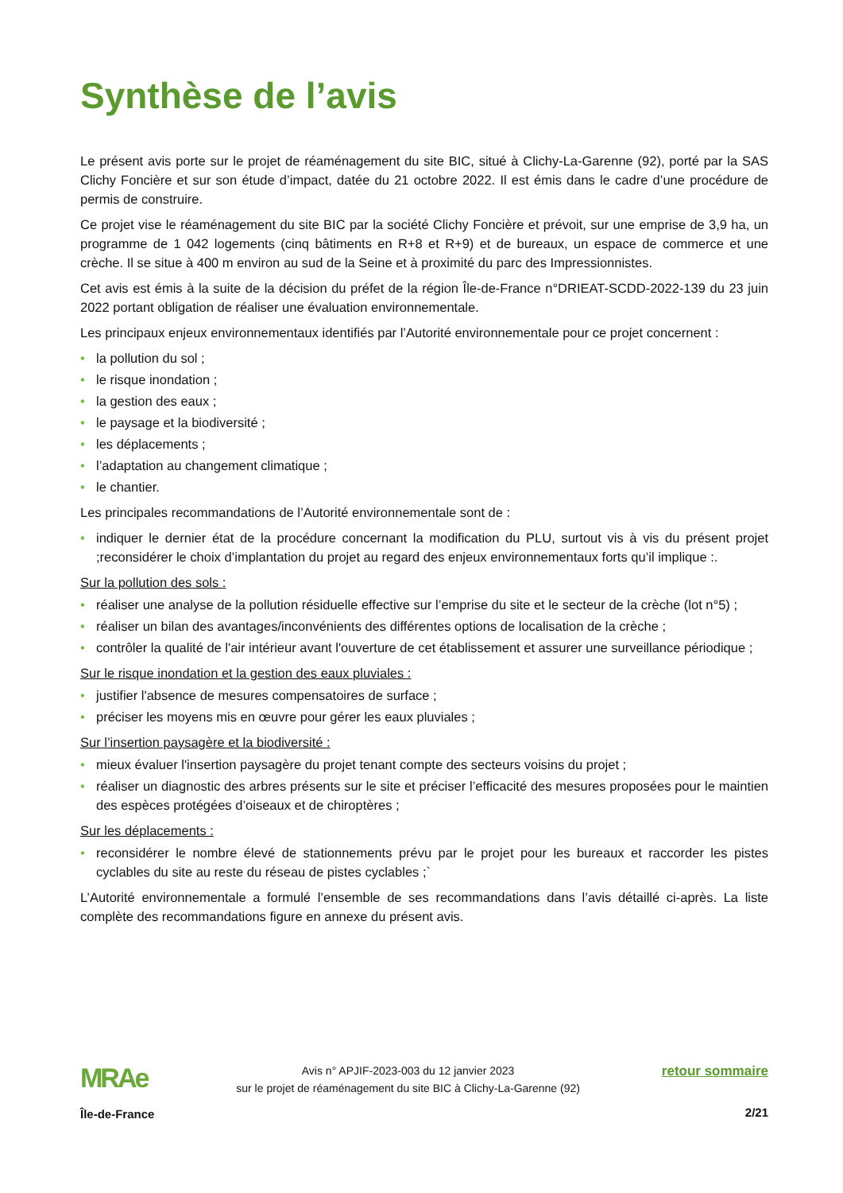Synthèse de l’avis
Le présent avis porte sur le projet de réaménagement du site BIC, situé à Clichy-La-Garenne (92), porté par la SAS Clichy Foncière et sur son étude d’impact, datée du 21 octobre 2022. Il est émis dans le cadre d’une procédure de permis de construire.
Ce projet vise le réaménagement du site BIC par la société Clichy Foncière et prévoit, sur une emprise de 3,9 ha, un programme de 1 042 logements (cinq bâtiments en R+8 et R+9) et de bureaux, un espace de commerce et une crèche. Il se situe à 400 m environ au sud de la Seine et à proximité du parc des Impressionnistes.
Cet avis est émis à la suite de la décision du préfet de la région Île-de-France n°DRIEAT-SCDD-2022-139 du 23 juin 2022 portant obligation de réaliser une évaluation environnementale.
Les principaux enjeux environnementaux identifiés par l’Autorité environnementale pour ce projet concernent :
• la pollution du sol ;
• le risque inondation ;
• la gestion des eaux ;
• le paysage et la biodiversité ;
• les déplacements ;
• l’adaptation au changement climatique ;
• le chantier.
Les principales recommandations de l’Autorité environnementale sont de :
• indiquer le dernier état de la procédure concernant la modification du PLU, surtout vis à vis du présent projet ;reconsidérer le choix d’implantation du projet au regard des enjeux environnementaux forts qu’il implique :.
Sur la pollution des sols :
• réaliser une analyse de la pollution résiduelle effective sur l’emprise du site et le secteur de la crèche (lot n°5) ;
• réaliser un bilan des avantages/inconvénients des différentes options de localisation de la crèche ;
• contrôler la qualité de l'air intérieur avant l'ouverture de cet établissement et assurer une surveillance périodique ;
Sur le risque inondation et la gestion des eaux pluviales :
• justifier l'absence de mesures compensatoires de surface ;
• préciser les moyens mis en œuvre pour gérer les eaux pluviales ;
Sur l’insertion paysagère et la biodiversité :
• mieux évaluer l'insertion paysagère du projet tenant compte des secteurs voisins du projet ;
• réaliser un diagnostic des arbres présents sur le site et préciser l’efficacité des mesures proposées pour le maintien des espèces protégées d’oiseaux et de chiroptères ;
Sur les déplacements :
• reconsidérer le nombre élevé de stationnements prévu par le projet pour les bureaux et raccorder les pistes cyclables du site au reste du réseau de pistes cyclables ;`
L’Autorité environnementale a formulé l’ensemble de ses recommandations dans l’avis détaillé ci-après. La liste complète des recommandations figure en annexe du présent avis.
MRAe
Île-de-France
Avis n° APJIF-2023-003 du 12 janvier 2023
sur le projet de réaménagement du site BIC à Clichy-La-Garenne (92)
retour sommaire
2/21